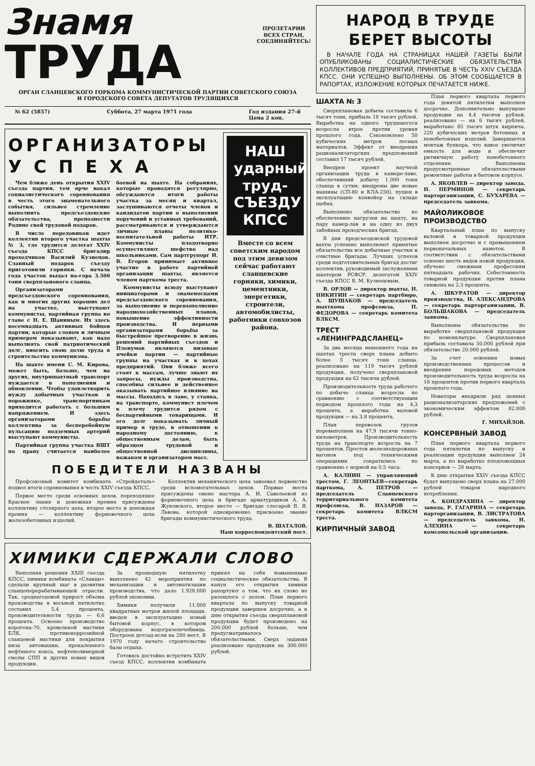ПРОЛЕТАРИИ
ВСЕХ СТРАН,
СОЕДИНЯЙТЕСЬ!
Знамя
ТРУДА
ОРГАН СЛАНЦЕВСКОГО ГОРКОМА КОММУНИСТИЧЕСКОЙ ПАРТИИ СОВЕТСКОГО СОЮЗА
И ГОРОДСКОГО СОВЕТА ДЕПУТАТОВ ТРУДЯЩИХСЯ
№ 62 (5857) Суббота, 27 марта 1971 года Год издания 27-й
Цена 2 коп.
ОРГАНИЗАТОРЫ
У С П Е Х А
Чем ближе день открытия XXIV съезда партии, тем ярче накал социалистического соревнования в честь этого знаменательного события, сильнее стремление выполнить предсъездовские обязательства, преподнести Родине свой трудовой подарок.
В числе передовиков идет коллектив второго участка шахты № 3, где трудится делегат XXIV съезда КПСС бригадир проходчиков Василий Кузнецов. Славный подарок съезду приготовили горняки. С начала года участок выдал на-гора 3.500 тонн сверхпланового сланца.
Организаторами предсъездовского соревнования, как и многих других хороших дел на участке, выступают коммунисты, партийная группа во главе с Н. Е. Шаниным. Их здесь восемнадцать активных бойцов партии, которые словом и личным примером показывают, как надо выполнять свой патриотический долг, вносить свою долю труда в строительство коммунизма.
На шахте имени С. М. Кирова, может быть, больше, чем на других, внутришахтный транспорт нуждается в пополнении и обновлении. Чтобы удовлетворить нужду добычных участков в порожняке, транспортникам приходится работать с большим напряжением. И здесь организаторами борьбы коллектива за бесперебойную пульсацию подземных артерий выступают коммунисты.
Партийная группа участка ВШТ по праву считается наиболее боевой на шахте. На собраниях, которые проводятся регулярно, обсуждаются итоги работы участка за месяц и квартал, заслушиваются отчеты членов и кандидатов партии о выполнении поручений и уставных требований, рассматриваются и утверждаются личные планы политико-воспитательной работы ИТР. Коммунисты плодотворно осуществляют шефство над школьниками. Сам партгрупорг И. В. Егоров принимает активное участие в работе партийной организации шахты, является членом парткома треста.
Коммунисты всюду выступают инициаторами и знаменосцами предсъездовского соревнования, за выполнение и перевыполнение народнохозяйственных планов, повышение эффективности производства. И первыми организаторами борьбы за быстрейшее претворение в жизнь решений партийных съездов и Пленумов являются низовые ячейки партии — партийные группы на участках и в цехах предприятий. Они ближе всего стоят к массам, лучше знают их запросы, нужды производства, способны сильнее и действеннее оказывать партийное влияние на массы. Находясь в лаве, у станка, на транспорте, коммунист плечом к плечу трудится рядом с беспартийными товарищами. И его долг показывать личный пример в труде, в отношении к народному достоянию, к общественным делам, быть образцом трудовой и общественной дисциплины, вожаком и организатором масс.
НАШ
ударный
труд-
СЪЕЗДУ
КПСС
Вместе со всем советским народом под этим девизом сейчас работают сланцевские горняки, химики, цементники, энергетики, строители, автомобилисты, работники совхозов района.
ПОБЕДИТЕЛИ НАЗВАНЫ
Профсоюзный комитет комбината «Стройдеталь» подвел итоги соревнования в честь XXIV съезда КПСС.
Первое место среди основных цехов, переходящее Красное знамя и денежная премия присуждены коллективу столярного цеха, второе место и денежная премия — коллективу формовочного цеха железобетонных изделий.
Коллектив механического цеха завоевал первенство среди вспомогательных цехов. Первые места присуждены смене мастера А. И. Савельевой из формовочного цеха и бригаде арматурщиков А. А. Жуковского, второе место — бригаде слесарей В. Я. Львова, которой одновременно присвоено звание бригады коммунистического труда.
В. ШАТАЛОВ.
Наш корреспондентский пост.
ХИМИКИ СДЕРЖАЛИ СЛОВО
Выполняя решения XXIII съезда КПСС, химики комбината «Сланцы» сделали крупный шаг в развитии сланцеперерабатывающей отрасли. Так, среднегодовой прирост объема производства в восьмой пятилетке составил 5,4 процента, производительности труда — 6,6 процента. Освоено производство керогена-70, кровельной мастики БЛК, противокоррозийной сланцевой мастики для покрытия низа автомашин, прокаленного нефтяного кокса, нефтеполимерной смолы СПП и других новых видов продукции.
За прошедшую пятилетку выполнено 42 мероприятия по механизации и автоматизации производства, что дало 1.928.000 рублей экономии.
Химики получили 11.000 квадратных метров жилой площади, введен в эксплуатацию новый бытовой корпус, в котором оборудована водогрязелечебница. Построен детсад-ясли на 280 мест. В 1970 году начато строительство базы отдыха.
Готовясь достойно встретить XXIV съезд КПСС, коллектив комбината принял на себя повышенные социалистические обязательства. В канун его открытия химики рапортуют о том, что их слово не разошлось с делом. План первого квартала по выпуску товарной продукции завершен досрочно, а к дню открытия съезда сверхплановой продукции будет произведено на 200.000 рублей больше, чем предусматривалось обязательствами. Сверх задания реализовано продукции на 300.000 рублей.
НАРОД В ТРУДЕ
БЕРЕТ ВЫСОТЫ
В НАЧАЛЕ ГОДА НА СТРАНИЦАХ НАШЕЙ ГАЗЕТЫ БЫЛИ ОПУБЛИКОВАНЫ СОЦИАЛИСТИЧЕСКИЕ ОБЯЗАТЕЛЬСТВА КОЛЛЕКТИВОВ ПРЕДПРИЯТИЙ, ПРИНЯТЫЕ В ЧЕСТЬ XXIV СЪЕЗДА КПСС. ОНИ УСПЕШНО ВЫПОЛНЕНЫ. ОБ ЭТОМ СООБЩАЕТСЯ В РАПОРТАХ, ИЗЛОЖЕНИЕ КОТОРЫХ ПЕЧАТАЕТСЯ НИЖЕ.
ШАХТА № 3
Сверхплановая добыча составила 6 тысяч тонн, прибыль 18 тысяч рублей. Выработка на одного трудящегося возросла втрое против уровня прошлого года. Сэкономлено 50 кубических метров лесных материалов. Эффект от внедрения рационализаторских предложений составил 17 тысяч рублей.
Внедрен проект научной организации труда в камере-лаве, обеспечивший добычу 1.000 тонн сланца в сутки; внедрены две новые машины (СП-80 и КЛА-250), пущен в эксплуатацию конвейер на складе щебня.
Выполнено обязательство по обеспечению нагрузки на шахту, на пару камер-лав и на одну из двух забойных проходческих бригад.
В дни предсъездовской трудовой вахты успешно выполняют принятые обязательства все добычные участки и очистные бригады. Лучших успехов среди подготовительных бригад достиг коллектив, руководимый заслуженным шахтером РСФСР, делегатом XXIV съезда КПСС В. М. Кузнецовым.
В. ОРЛОВ — директор шахты, Н. НИКИТИН — секретарь партбюро, А. ШУШАКОВ — председатель шахткома профсоюза, П. ФЕДОРОВА — секретарь комитета ВЛКСМ.
ТРЕСТ «ЛЕНИНГРАДСЛАНЕЦ»
За два месяца нынешнего года на шахтах треста сверх плана добыто более 5 тысяч тонн сланца, реализовано на 119 тысяч рублей продукции, получено сверхплановой продукции на 62 тысячи рублей.
Производительность труда рабочего по добыче сланца возросла по сравнению с соответствующим периодом прошлого года на 4,3 процента, а выработка валовой продукции — на 3,8 процента.
План перевозок грузов перевыполнен на 47,9 тысячи тонно-километров. Производительность труда на транспорте возросла на 7 процентов. Простои железнодорожных вагонов под техническими операциями сократились по сравнению с нормой на 0,5 часа.
А. КАЛНИН — управляющий трестом, Г. ЛЕОНТЬЕВ—секретарь парткома, А. ПЕТРОВ — председатель Сланцевского территориального комитета профсоюза, В. НАЗАРОВ — секретарь комитета ВЛКСМ треста.
КИРПИЧНЫЙ ЗАВОД
План первого квартала первого года девятой пятилетки выполнен досрочно. Дополнительно выпущено продукции на 4,4 тысячи рублей, реализовано — на 6 тысяч рублей, выработано 85 тысяч штук кирпича, 220 кубических метров бетонных и пенобетонных изделий. Завершается монтаж бункера, что вдвое увеличит емкость для воды и обеспечит ритмичную работу пенобетонного отделения. Выполнены предусмотренные обязательствами ремонтные работы в бытовом корпусе.
А. ЯКОВЛЕВ — директор завода, Н. ПЕРМИНОВ — секретарь парторганизации, С. БУХАРЕВА — председатель завкома.
МАЙОЛИКОВОЕ ПРОИЗВОДСТВО
Квартальный план по выпуску валовой и товарной продукции выполнен досрочно и с превышением первоначальных наметок. В соответствии с обязательствами освоено шесть видов новой продукции, обучено смежным профессиям пятнадцать рабочих. Себестоимость товарной продукции против плана снижена на 2,3 процента.
А. ШКУРАТОВ — директор производства, Н. АЛЕКСАНДРОВА — секретарь парторганизации, В. БОЛЬШАКОВА — председатель завкома.
Выполнены обязательства по выработке сверхплановой продукции по номенклатуре. Сверхплановая прибыль составила 50.000 рублей при обязательстве 20.000 рублей.
За счет освоения новых производственных процессов и внедрения передовых методов производительность труда возросла на 18 процентов против первого квартала прошлого года.
Новаторы внедрили ряд ценных рационализаторских предложений с экономическим эффектом 82.000 рублей.
Г. МИХАЙЛОВ.
КОНСЕРВНЫЙ ЗАВОД
План первого квартала первого года пятилетки по выпуску и реализации продукции выполнен 24 марта, а по выработке плодоовощных консервов — 20 марта.
К дню открытия XXIV съезда КПСС будет выпущено сверх плана на 27.000 рублей товаров народного потребления.
А. КОНДРАХИНА — директор завода, Р. ГАГАРИНА — секретарь парторганизации, В. ЛИСТРАТОВА — председатель завкома, Н. АЛЕХИНА — секретарь комсомольской организации.